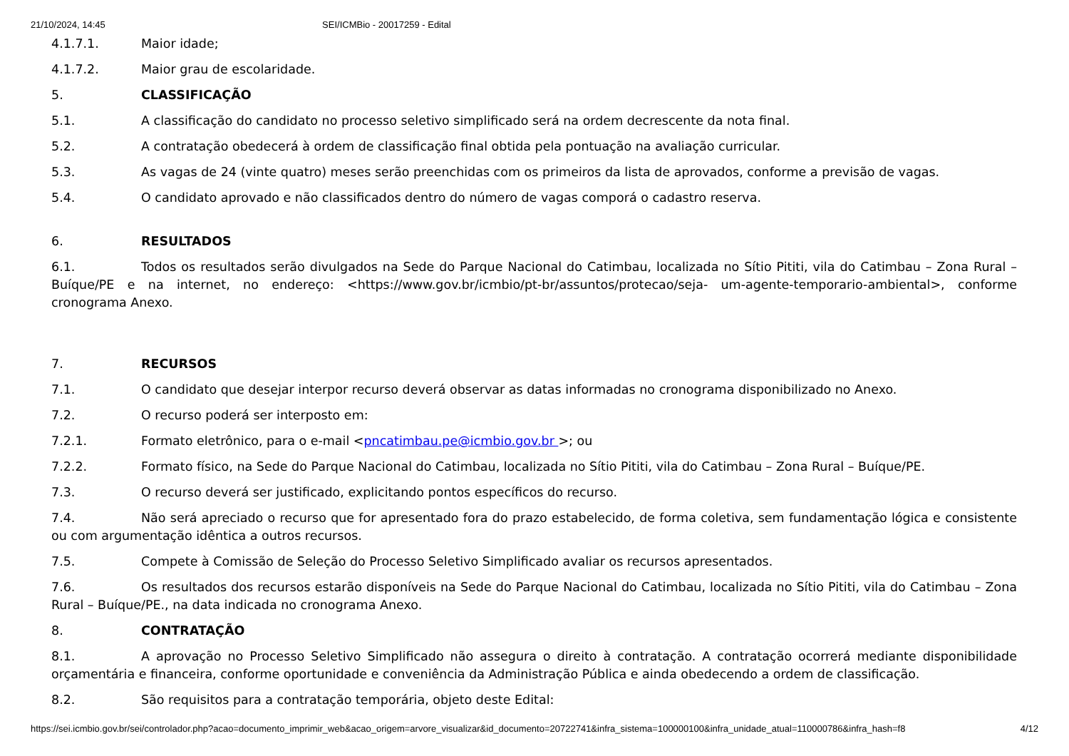21/10/2024, 14:45 SEI/ICMBio - 20017259 - Edital
4.1.7.1. Maior idade;
4.1.7.2. Maior grau de escolaridade.
5. CLASSIFICAÇÃO
5.1. A classificação do candidato no processo seletivo simplificado será na ordem decrescente da nota final.
5.2. A contratação obedecerá à ordem de classificação final obtida pela pontuação na avaliação curricular.
5.3. As vagas de 24 (vinte quatro) meses serão preenchidas com os primeiros da lista de aprovados, conforme a previsão de vagas.
5.4. O candidato aprovado e não classificados dentro do número de vagas comporá o cadastro reserva.
6. RESULTADOS
6.1. Todos os resultados serão divulgados na Sede do Parque Nacional do Catimbau, localizada no Sítio Pititi, vila do Catimbau – Zona Rural – Buíque/PE e na internet, no endereço: <https://www.gov.br/icmbio/pt-br/assuntos/protecao/seja- um-agente-temporario-ambiental>, conforme cronograma Anexo.
7. RECURSOS
7.1. O candidato que desejar interpor recurso deverá observar as datas informadas no cronograma disponibilizado no Anexo.
7.2. O recurso poderá ser interposto em:
7.2.1. Formato eletrônico, para o e-mail <pncatimbau.pe@icmbio.gov.br >; ou
7.2.2. Formato físico, na Sede do Parque Nacional do Catimbau, localizada no Sítio Pititi, vila do Catimbau – Zona Rural – Buíque/PE.
7.3. O recurso deverá ser justificado, explicitando pontos específicos do recurso.
7.4. Não será apreciado o recurso que for apresentado fora do prazo estabelecido, de forma coletiva, sem fundamentação lógica e consistente ou com argumentação idêntica a outros recursos.
7.5. Compete à Comissão de Seleção do Processo Seletivo Simplificado avaliar os recursos apresentados.
7.6. Os resultados dos recursos estarão disponíveis na Sede do Parque Nacional do Catimbau, localizada no Sítio Pititi, vila do Catimbau – Zona Rural – Buíque/PE., na data indicada no cronograma Anexo.
8. CONTRATAÇÃO
8.1. A aprovação no Processo Seletivo Simplificado não assegura o direito à contratação. A contratação ocorrerá mediante disponibilidade orçamentária e financeira, conforme oportunidade e conveniência da Administração Pública e ainda obedecendo a ordem de classificação.
8.2. São requisitos para a contratação temporária, objeto deste Edital:
https://sei.icmbio.gov.br/sei/controlador.php?acao=documento_imprimir_web&acao_origem=arvore_visualizar&id_documento=20722741&infra_sistema=100000100&infra_unidade_atual=110000786&infra_hash=f8 4/12